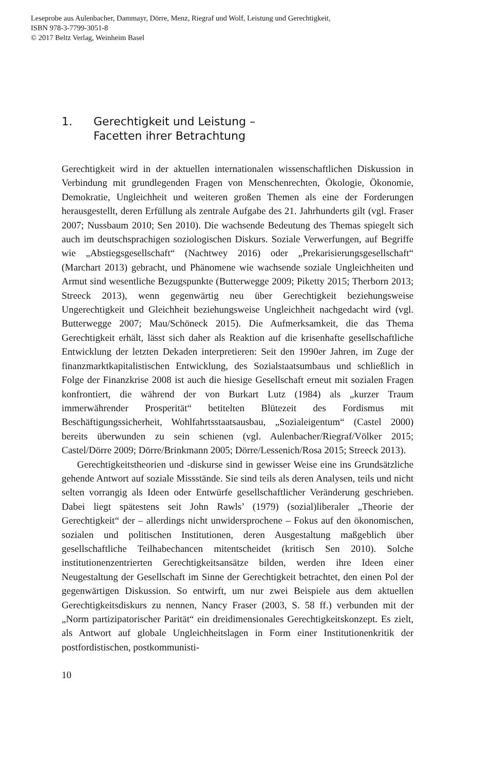Leseprobe aus Aulenbacher, Dammayr, Dörre, Menz, Riegraf und Wolf, Leistung und Gerechtigkeit,
ISBN 978-3-7799-3051-8
© 2017 Beltz Verlag, Weinheim Basel
1. Gerechtigkeit und Leistung –
Facetten ihrer Betrachtung
Gerechtigkeit wird in der aktuellen internationalen wissenschaftlichen Diskussion in Verbindung mit grundlegenden Fragen von Menschenrechten, Ökologie, Ökonomie, Demokratie, Ungleichheit und weiteren großen Themen als eine der Forderungen herausgestellt, deren Erfüllung als zentrale Aufgabe des 21. Jahrhunderts gilt (vgl. Fraser 2007; Nussbaum 2010; Sen 2010). Die wachsende Bedeutung des Themas spiegelt sich auch im deutschsprachigen soziologischen Diskurs. Soziale Verwerfungen, auf Begriffe wie „Abstiegsgesellschaft“ (Nachtwey 2016) oder „Prekarisierungsgesellschaft“ (Marchart 2013) gebracht, und Phänomene wie wachsende soziale Ungleichheiten und Armut sind wesentliche Bezugspunkte (Butterwegge 2009; Piketty 2015; Therborn 2013; Streeck 2013), wenn gegenwärtig neu über Gerechtigkeit beziehungsweise Ungerechtigkeit und Gleichheit beziehungsweise Ungleichheit nachgedacht wird (vgl. Butterwegge 2007; Mau/Schöneck 2015). Die Aufmerksamkeit, die das Thema Gerechtigkeit erhält, lässt sich daher als Reaktion auf die krisenhafte gesellschaftliche Entwicklung der letzten Dekaden interpretieren: Seit den 1990er Jahren, im Zuge der finanzmarktkapitalistischen Entwicklung, des Sozialstaatsumbaus und schließlich in Folge der Finanzkrise 2008 ist auch die hiesige Gesellschaft erneut mit sozialen Fragen konfrontiert, die während der von Burkart Lutz (1984) als „kurzer Traum immerwährender Prosperität“ betitelten Blütezeit des Fordismus mit Beschäftigungssicherheit, Wohlfahrtsstaatsausbau, „Sozialeigentum“ (Castel 2000) bereits überwunden zu sein schienen (vgl. Aulenbacher/Riegraf/Völker 2015; Castel/Dörre 2009; Dörre/Brinkmann 2005; Dörre/Lessenich/Rosa 2015; Streeck 2013).
Gerechtigkeitstheorien und -diskurse sind in gewisser Weise eine ins Grundsätzliche gehende Antwort auf soziale Missstände. Sie sind teils als deren Analysen, teils und nicht selten vorrangig als Ideen oder Entwürfe gesellschaftlicher Veränderung geschrieben. Dabei liegt spätestens seit John Rawls’ (1979) (sozial)liberaler „Theorie der Gerechtigkeit“ der – allerdings nicht unwidersprochene – Fokus auf den ökonomischen, sozialen und politischen Institutionen, deren Ausgestaltung maßgeblich über gesellschaftliche Teilhabechancen mitentscheidet (kritisch Sen 2010). Solche institutionenzentrierten Gerechtigkeitsansätze bilden, werden ihre Ideen einer Neugestaltung der Gesellschaft im Sinne der Gerechtigkeit betrachtet, den einen Pol der gegenwärtigen Diskussion. So entwirft, um nur zwei Beispiele aus dem aktuellen Gerechtigkeitsdiskurs zu nennen, Nancy Fraser (2003, S. 58 ff.) verbunden mit der „Norm partizipatorischer Parität“ ein dreidimensionales Gerechtigkeitskonzept. Es zielt, als Antwort auf globale Ungleichheitslagen in Form einer Institutionenkritik der postfordistischen, postkommunisti-
10